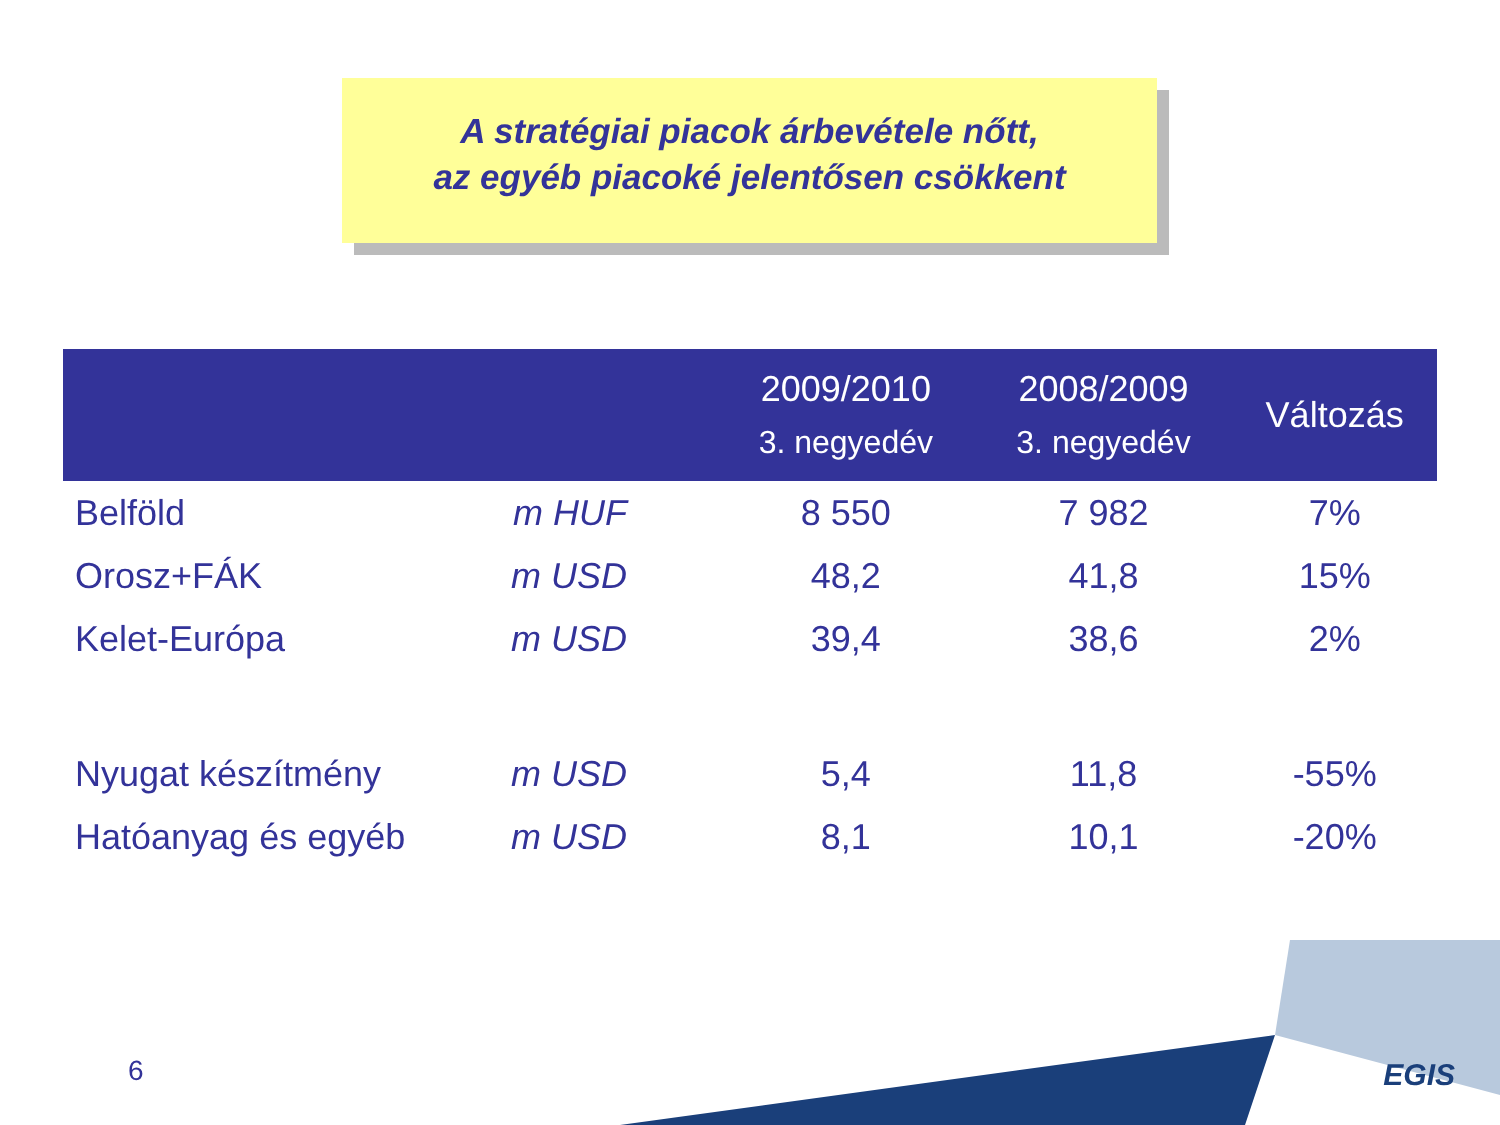A stratégiai piacok árbevétele nőtt,
az egyéb piacoké jelentősen csökkent
| | | 2009/2010 3. negyedév | 2008/2009 3. negyedév | Változás |
| --- | --- | --- | --- | --- |
| Belföld | m HUF | 8 550 | 7 982 | 7% |
| Orosz+FÁK | m USD | 48,2 | 41,8 | 15% |
| Kelet-Európa | m USD | 39,4 | 38,6 | 2% |
| Nyugat készítmény | m USD | 5,4 | 11,8 | -55% |
| Hatóanyag és egyéb | m USD | 8,1 | 10,1 | -20% |
6 EGIS